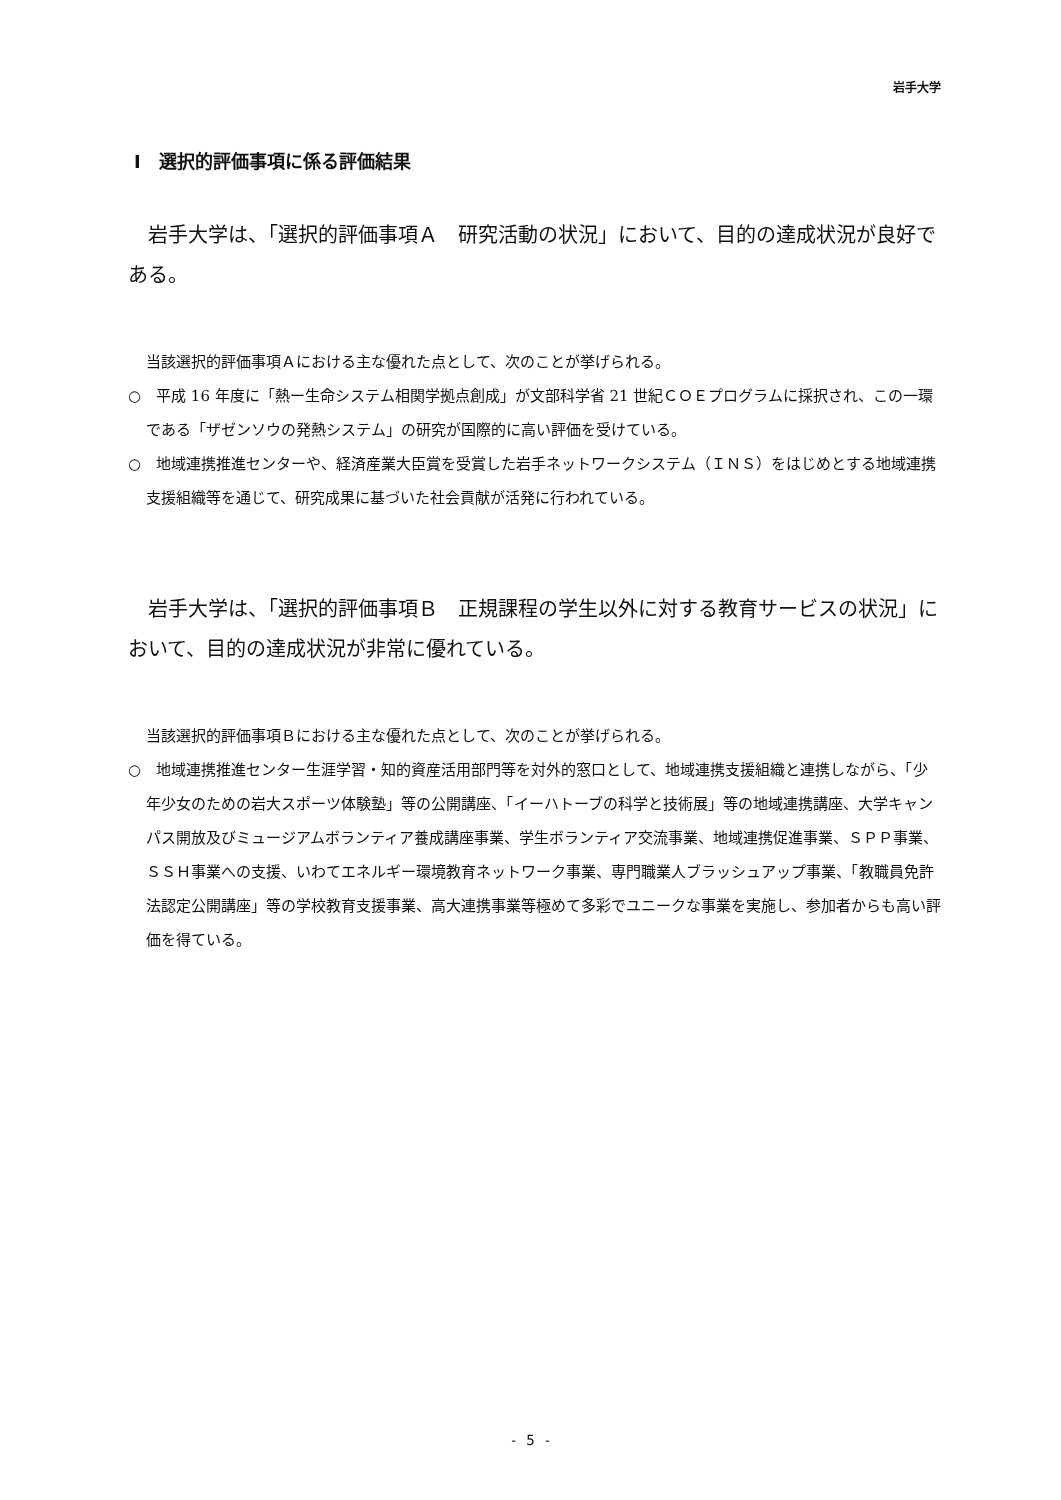岩手大学
Ⅰ　選択的評価事項に係る評価結果
岩手大学は、「選択的評価事項Ａ　研究活動の状況」において、目的の達成状況が良好である。
当該選択的評価事項Ａにおける主な優れた点として、次のことが挙げられる。
○　平成 16 年度に「熱ー生命システム相関学拠点創成」が文部科学省 21 世紀ＣＯＥプログラムに採択され、この一環である「ザゼンソウの発熱システム」の研究が国際的に高い評価を受けている。
○　地域連携推進センターや、経済産業大臣賞を受賞した岩手ネットワークシステム（ＩＮＳ）をはじめとする地域連携支援組織等を通じて、研究成果に基づいた社会貢献が活発に行われている。
岩手大学は、「選択的評価事項Ｂ　正規課程の学生以外に対する教育サービスの状況」において、目的の達成状況が非常に優れている。
当該選択的評価事項Ｂにおける主な優れた点として、次のことが挙げられる。
○　地域連携推進センター生涯学習・知的資産活用部門等を対外的窓口として、地域連携支援組織と連携しながら、「少年少女のための岩大スポーツ体験塾」等の公開講座、「イーハトーブの科学と技術展」等の地域連携講座、大学キャンパス開放及びミュージアムボランティア養成講座事業、学生ボランティア交流事業、地域連携促進事業、ＳＰＰ事業、ＳＳＨ事業への支援、いわてエネルギー環境教育ネットワーク事業、専門職業人ブラッシュアップ事業、「教職員免許法認定公開講座」等の学校教育支援事業、高大連携事業等極めて多彩でユニークな事業を実施し、参加者からも高い評価を得ている。
- 5 -